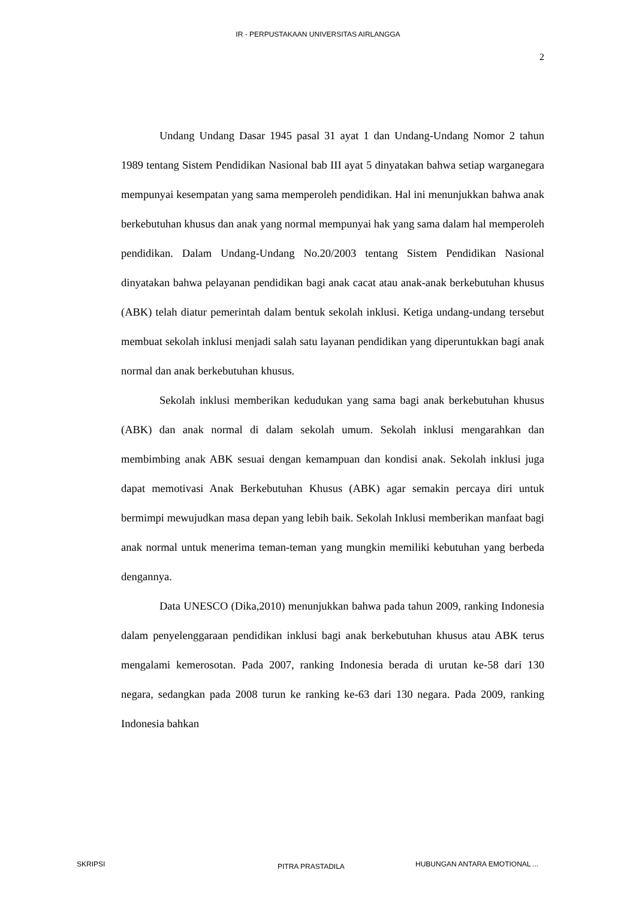IR - PERPUSTAKAAN UNIVERSITAS AIRLANGGA
2
Undang Undang Dasar 1945 pasal 31 ayat 1 dan Undang-Undang Nomor 2 tahun 1989 tentang Sistem Pendidikan Nasional bab III ayat 5 dinyatakan bahwa setiap warganegara mempunyai kesempatan yang sama memperoleh pendidikan. Hal ini menunjukkan bahwa anak berkebutuhan khusus dan anak yang normal mempunyai hak yang sama dalam hal memperoleh pendidikan. Dalam Undang-Undang No.20/2003 tentang Sistem Pendidikan Nasional dinyatakan bahwa pelayanan pendidikan bagi anak cacat atau anak-anak berkebutuhan khusus (ABK) telah diatur pemerintah dalam bentuk sekolah inklusi. Ketiga undang-undang tersebut membuat sekolah inklusi menjadi salah satu layanan pendidikan yang diperuntukkan bagi anak normal dan anak berkebutuhan khusus.
Sekolah inklusi memberikan kedudukan yang sama bagi anak berkebutuhan khusus (ABK) dan anak normal di dalam sekolah umum. Sekolah inklusi mengarahkan dan membimbing anak ABK sesuai dengan kemampuan dan kondisi anak. Sekolah inklusi juga dapat memotivasi Anak Berkebutuhan Khusus (ABK) agar semakin percaya diri untuk bermimpi mewujudkan masa depan yang lebih baik. Sekolah Inklusi memberikan manfaat bagi anak normal untuk menerima teman-teman yang mungkin memiliki kebutuhan yang berbeda dengannya.
Data UNESCO (Dika,2010) menunjukkan bahwa pada tahun 2009, ranking Indonesia dalam penyelenggaraan pendidikan inklusi bagi anak berkebutuhan khusus atau ABK terus mengalami kemerosotan. Pada 2007, ranking Indonesia berada di urutan ke-58 dari 130 negara, sedangkan pada 2008 turun ke ranking ke-63 dari 130 negara. Pada 2009, ranking Indonesia bahkan
SKRIPSI PITRA PRASTADILA HUBUNGAN ANTARA EMOTIONAL ...